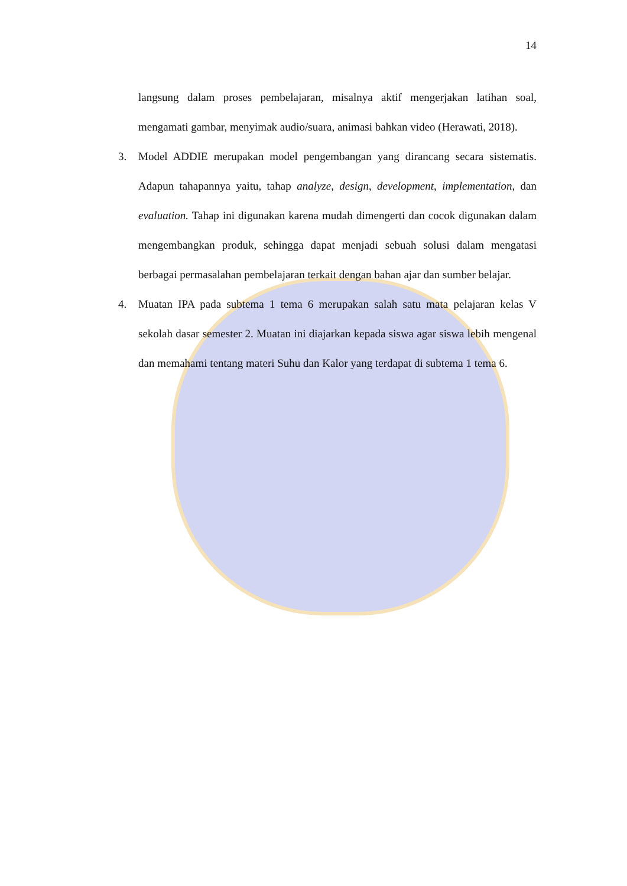14
langsung dalam proses pembelajaran, misalnya aktif mengerjakan latihan soal, mengamati gambar, menyimak audio/suara, animasi bahkan video (Herawati, 2018).
3. Model ADDIE merupakan model pengembangan yang dirancang secara sistematis. Adapun tahapannya yaitu, tahap analyze, design, development, implementation, dan evaluation. Tahap ini digunakan karena mudah dimengerti dan cocok digunakan dalam mengembangkan produk, sehingga dapat menjadi sebuah solusi dalam mengatasi berbagai permasalahan pembelajaran terkait dengan bahan ajar dan sumber belajar.
4. Muatan IPA pada subtema 1 tema 6 merupakan salah satu mata pelajaran kelas V sekolah dasar semester 2. Muatan ini diajarkan kepada siswa agar siswa lebih mengenal dan memahami tentang materi Suhu dan Kalor yang terdapat di subtema 1 tema 6.